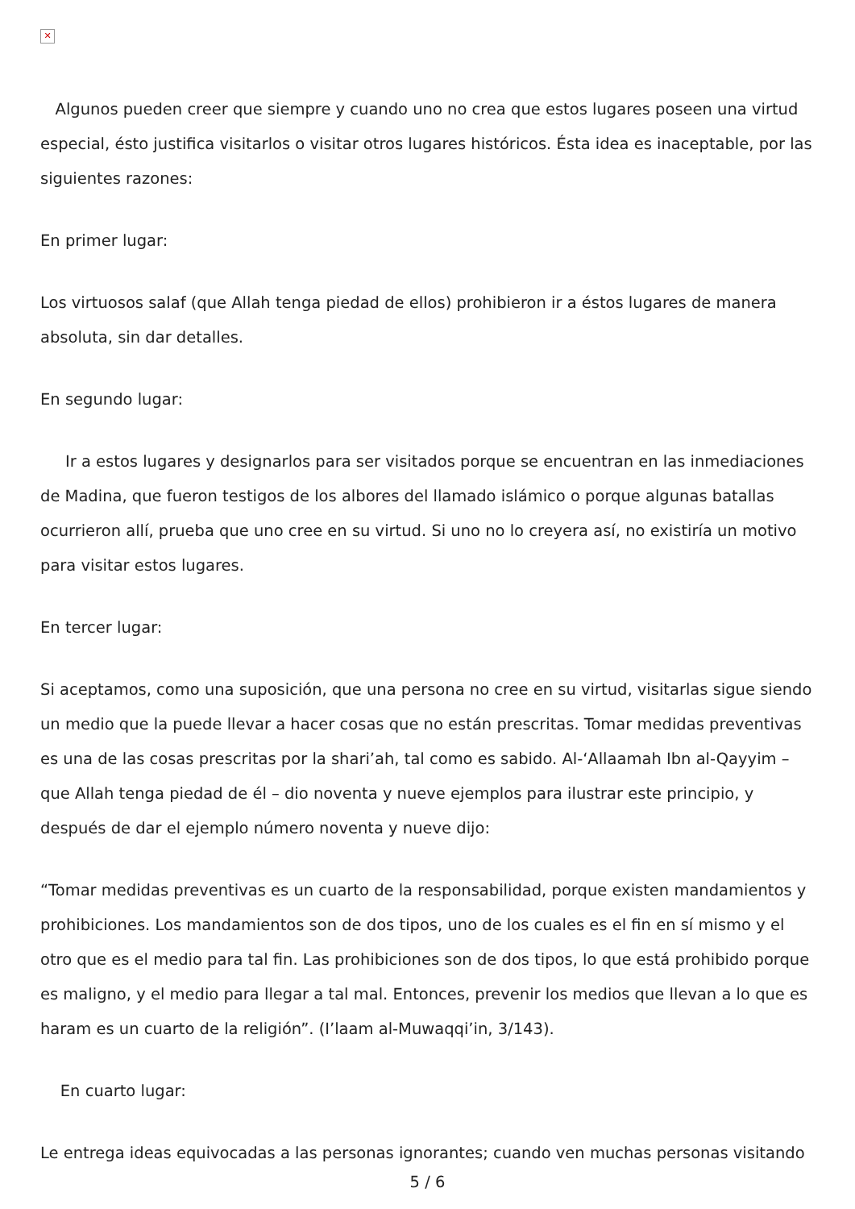✕
Algunos pueden creer que siempre y cuando uno no crea que estos lugares poseen una virtud especial, ésto justifica visitarlos o visitar otros lugares históricos. Ésta idea es inaceptable, por las siguientes razones:
En primer lugar:
Los virtuosos salaf (que Allah tenga piedad de ellos) prohibieron ir a éstos lugares de manera absoluta, sin dar detalles.
En segundo lugar:
Ir a estos lugares y designarlos para ser visitados porque se encuentran en las inmediaciones de Madina, que fueron testigos de los albores del llamado islámico o porque algunas batallas ocurrieron allí, prueba que uno cree en su virtud. Si uno no lo creyera así, no existiría un motivo para visitar estos lugares.
En tercer lugar:
Si aceptamos, como una suposición, que una persona no cree en su virtud, visitarlas sigue siendo un medio que la puede llevar a hacer cosas que no están prescritas. Tomar medidas preventivas es una de las cosas prescritas por la shari’ah, tal como es sabido. Al-‘Allaamah Ibn al-Qayyim – que Allah tenga piedad de él – dio noventa y nueve ejemplos para ilustrar este principio, y después de dar el ejemplo número noventa y nueve dijo:
“Tomar medidas preventivas es un cuarto de la responsabilidad, porque existen mandamientos y prohibiciones. Los mandamientos son de dos tipos, uno de los cuales es el fin en sí mismo y el otro que es el medio para tal fin. Las prohibiciones son de dos tipos, lo que está prohibido porque es maligno, y el medio para llegar a tal mal. Entonces, prevenir los medios que llevan a lo que es haram es un cuarto de la religión”. (I’laam al-Muwaqqi’in, 3/143).
En cuarto lugar:
Le entrega ideas equivocadas a las personas ignorantes; cuando ven muchas personas visitando
5 / 6